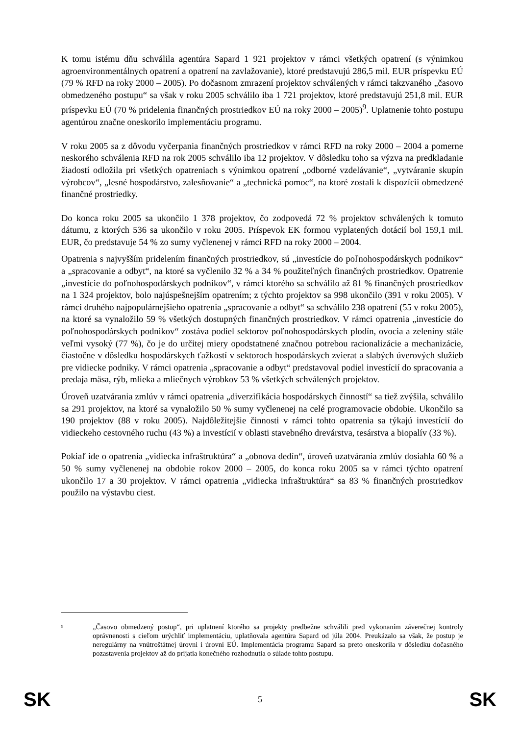K tomu istému dňu schválila agentúra Sapard 1 921 projektov v rámci všetkých opatrení (s výnimkou agroenvironmentálnych opatrení a opatrení na zavlažovanie), ktoré predstavujú 286,5 mil. EUR príspevku EÚ (79 % RFD na roky 2000 – 2005). Po dočasnom zmrazení projektov schválených v rámci takzvaného „časovo obmedzeného postupu“ sa však v roku 2005 schválilo iba 1 721 projektov, ktoré predstavujú 251,8 mil. EUR príspevku EÚ (70 % pridelenia finančných prostriedkov EÚ na roky 2000 – 2005)<sup>9</sup>. Uplatnenie tohto postupu agentúrou značne oneskorilo implementáciu programu.
V roku 2005 sa z dôvodu vyčerpania finančných prostriedkov v rámci RFD na roky 2000 – 2004 a pomerne neskorého schválenia RFD na rok 2005 schválilo iba 12 projektov. V dôsledku toho sa výzva na predkladanie žiadostí odložila pri všetkých opatreniach s výnimkou opatrení „odborné vzdelávanie“, „vytváranie skupín výrobcov“, „lesné hospodárstvo, zalesňovanie“ a „technická pomoc“, na ktoré zostali k dispozícii obmedzené finančné prostriedky.
Do konca roku 2005 sa ukončilo 1 378 projektov, čo zodpovedá 72 % projektov schválených k tomuto dátumu, z ktorých 536 sa ukončilo v roku 2005. Príspevok EK formou vyplatených dotácií bol 159,1 mil. EUR, čo predstavuje 54 % zo sumy vyčlenenej v rámci RFD na roky 2000 – 2004.
Opatrenia s najvyšším pridelením finančných prostriedkov, sú „investície do poľnohospodárskych podnikov“ a „spracovanie a odbyt“, na ktoré sa vyčlenilo 32 % a 34 % použiteľných finančných prostriedkov. Opatrenie „investície do poľnohospodárskych podnikov“, v rámci ktorého sa schválilo až 81 % finančných prostriedkov na 1 324 projektov, bolo najúspešnejším opatrením; z týchto projektov sa 998 ukončilo (391 v roku 2005). V rámci druhého najpopulárnejšieho opatrenia „spracovanie a odbyt“ sa schválilo 238 opatrení (55 v roku 2005), na ktoré sa vynaložilo 59 % všetkých dostupných finančných prostriedkov. V rámci opatrenia „investície do poľnohospodárskych podnikov“ zostáva podiel sektorov poľnohospodárskych plodín, ovocia a zeleniny stále veľmi vysoký (77 %), čo je do určitej miery opodstatnené značnou potrebou racionalizácie a mechanizácie, čiastočne v dôsledku hospodárskych ťažkostí v sektoroch hospodárskych zvierat a slabých úverových služieb pre vidiecke podniky. V rámci opatrenia „spracovanie a odbyt“ predstavoval podiel investícií do spracovania a predaja mäsa, rýb, mlieka a mliečnych výrobkov 53 % všetkých schválených projektov.
Úroveň uzatvárania zmlúv v rámci opatrenia „diverzifikácia hospodárskych činností“ sa tiež zvýšila, schválilo sa 291 projektov, na ktoré sa vynaložilo 50 % sumy vyčlenenej na celé programovacie obdobie. Ukončilo sa 190 projektov (88 v roku 2005). Najdôležitejšie činnosti v rámci tohto opatrenia sa týkajú investícií do vidieckeho cestovného ruchu (43 %) a investícií v oblasti stavebného drevárstva, tesárstva a biopalív (33 %).
Pokiaľ ide o opatrenia „vidiecka infraštruktúra“ a „obnova dedín“, úroveň uzatvárania zmlúv dosiahla 60 % a 50 % sumy vyčlenenej na obdobie rokov 2000 – 2005, do konca roku 2005 sa v rámci týchto opatrení ukončilo 17 a 30 projektov. V rámci opatrenia „vidiecka infraštruktúra“ sa 83 % finančných prostriedkov použilo na výstavbu ciest.
<sup>9</sup>
„Časovo obmedzený postup“, pri uplatnení ktorého sa projekty predbežne schválili pred vykonaním záverečnej kontroly oprávnenosti s cieľom urýchliť implementáciu, uplatňovala agentúra Sapard od júla 2004. Preukázalo sa však, že postup je neregulárny na vnútroštátnej úrovni i úrovni EÚ. Implementácia programu Sapard sa preto oneskorila v dôsledku dočasného pozastavenia projektov až do prijatia konečného rozhodnutia o súlade tohto postupu.
SK 5 SK